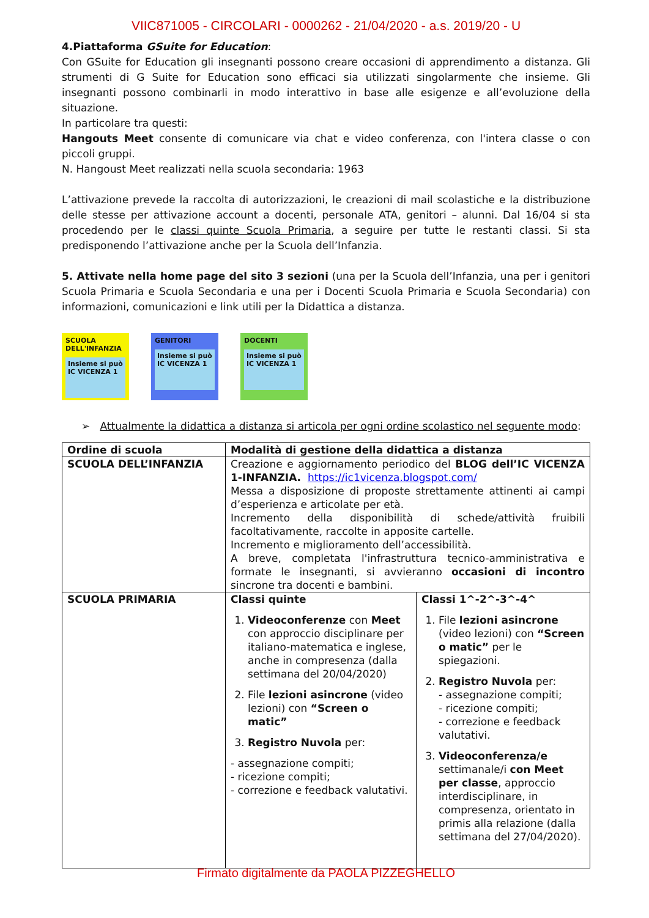VIIC871005 - CIRCOLARI - 0000262 - 21/04/2020 - a.s. 2019/20 - U
4.Piattaforma GSuite for Education:
Con GSuite for Education gli insegnanti possono creare occasioni di apprendimento a distanza. Gli strumenti di G Suite for Education sono efficaci sia utilizzati singolarmente che insieme. Gli insegnanti possono combinarli in modo interattivo in base alle esigenze e all’evoluzione della situazione.
In particolare tra questi:
Hangouts Meet consente di comunicare via chat e video conferenza, con l'intera classe o con piccoli gruppi.
N. Hangoust Meet realizzati nella scuola secondaria: 1963
L’attivazione prevede la raccolta di autorizzazioni, le creazioni di mail scolastiche e la distribuzione delle stesse per attivazione account a docenti, personale ATA, genitori – alunni. Dal 16/04 si sta procedendo per le classi quinte Scuola Primaria, a seguire per tutte le restanti classi. Si sta predisponendo l’attivazione anche per la Scuola dell’Infanzia.
5. Attivate nella home page del sito 3 sezioni (una per la Scuola dell’Infanzia, una per i genitori Scuola Primaria e Scuola Secondaria e una per i Docenti Scuola Primaria e Scuola Secondaria) con informazioni, comunicazioni e link utili per la Didattica a distanza.
SCUOLA DELL'INFANZIA
Insieme si può IC VICENZA 1
GENITORI
Insieme si può IC VICENZA 1
DOCENTI
Insieme si può IC VICENZA 1
➢ Attualmente la didattica a distanza si articola per ogni ordine scolastico nel seguente modo:
| Ordine di scuola | Modalità di gestione della didattica a distanza | |
| --- | --- | --- |
| SCUOLA DELL’INFANZIA | Creazione e aggiornamento periodico del BLOG dell’IC VICENZA 1-INFANZIA. https://ic1vicenza.blogspot.com/ Messa a disposizione di proposte strettamente attinenti ai campi d’esperienza e articolate per età. Incremento della disponibilità di schede/attività fruibili facoltativamente, raccolte in apposite cartelle. Incremento e miglioramento dell’accessibilità. A breve, completata l'infrastruttura tecnico-amministrativa e formate le insegnanti, si avvieranno occasioni di incontro sincrone tra docenti e bambini. | |
| SCUOLA PRIMARIA | Classi quinte 1. Videoconferenze con Meet con approccio disciplinare per italiano-matematica e inglese, anche in compresenza (dalla settimana del 20/04/2020) 2. File lezioni asincrone (video lezioni) con “Screen o matic” 3. Registro Nuvola per: - assegnazione compiti; - ricezione compiti; - correzione e feedback valutativi. | Classi 1^-2^-3^-4^ 1. File lezioni asincrone (video lezioni) con “Screen o matic” per le spiegazioni. 2. Registro Nuvola per: - assegnazione compiti; - ricezione compiti; - correzione e feedback valutativi. 3. Videoconferenza/e settimanale/i con Meet per classe , approccio interdisciplinare, in compresenza, orientato in primis alla relazione (dalla settimana del 27/04/2020). |
Firmato digitalmente da PAOLA PIZZEGHELLO